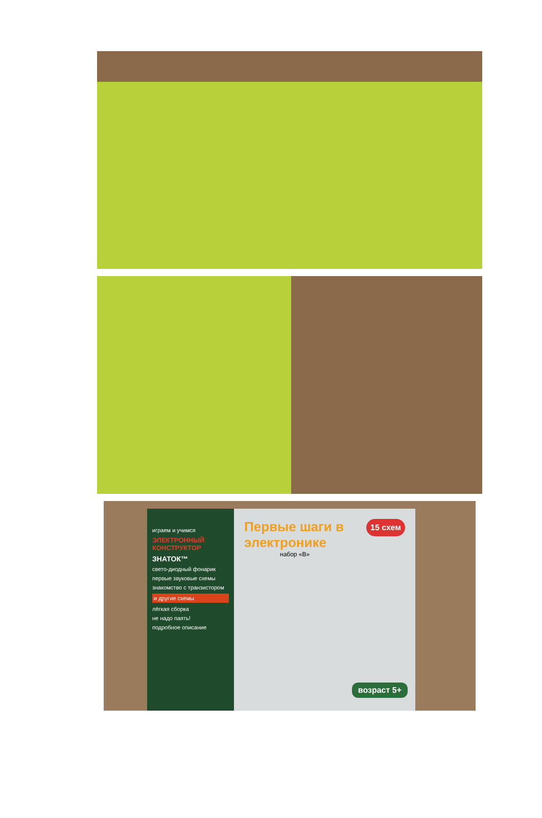играем и учимся
ЭЛЕКТРОННЫЙ КОНСТРУКТОР
ЗНАТОК™
свето-диодный фонарик
первые звуковые схемы
знакомство с транзистором
и другие схемы
лёгкая сборка
не надо паять!
подробное описание
Первые шаги в электронике
набор «В»
15 схем
возраст 5+